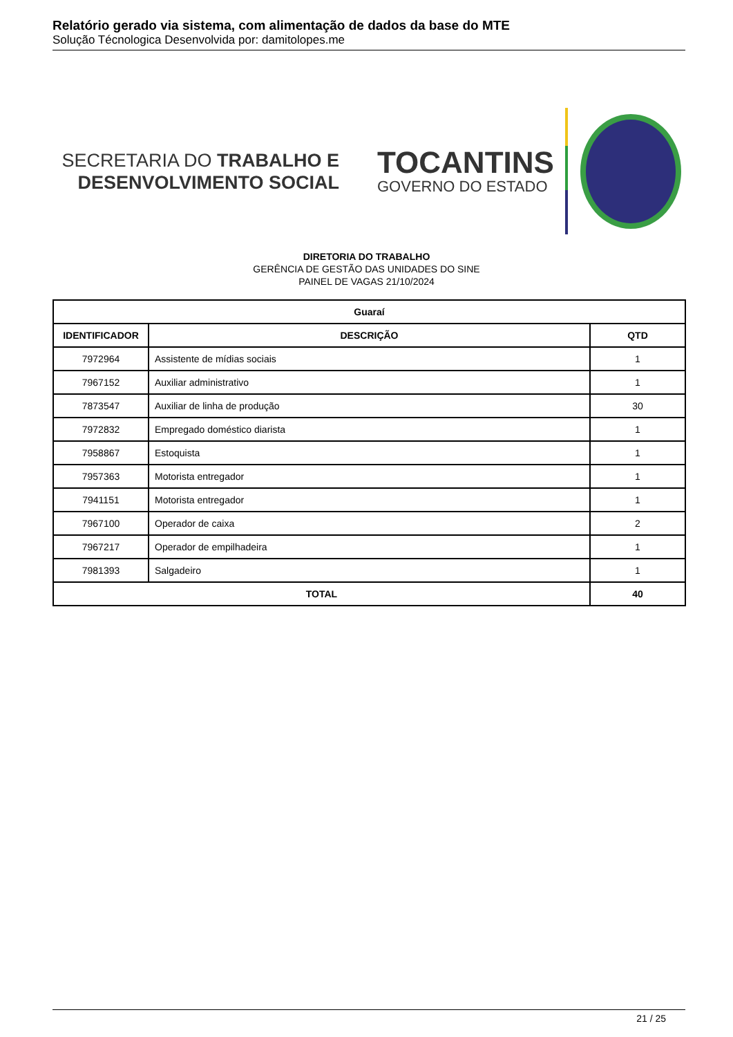Relatório gerado via sistema, com alimentação de dados da base do MTE
Solução Técnologica Desenvolvida por: damitolopes.me
SECRETARIA DO TRABALHO E
DESENVOLVIMENTO SOCIAL
TOCANTINS
GOVERNO DO ESTADO
DIRETORIA DO TRABALHO
GERÊNCIA DE GESTÃO DAS UNIDADES DO SINE
PAINEL DE VAGAS 21/10/2024
| Guaraí | | |
| --- | --- | --- |
| IDENTIFICADOR | DESCRIÇÃO | QTD |
| 7972964 | Assistente de mídias sociais | 1 |
| 7967152 | Auxiliar administrativo | 1 |
| 7873547 | Auxiliar de linha de produção | 30 |
| 7972832 | Empregado doméstico diarista | 1 |
| 7958867 | Estoquista | 1 |
| 7957363 | Motorista entregador | 1 |
| 7941151 | Motorista entregador | 1 |
| 7967100 | Operador de caixa | 2 |
| 7967217 | Operador de empilhadeira | 1 |
| 7981393 | Salgadeiro | 1 |
| TOTAL | | 40 |
21 / 25